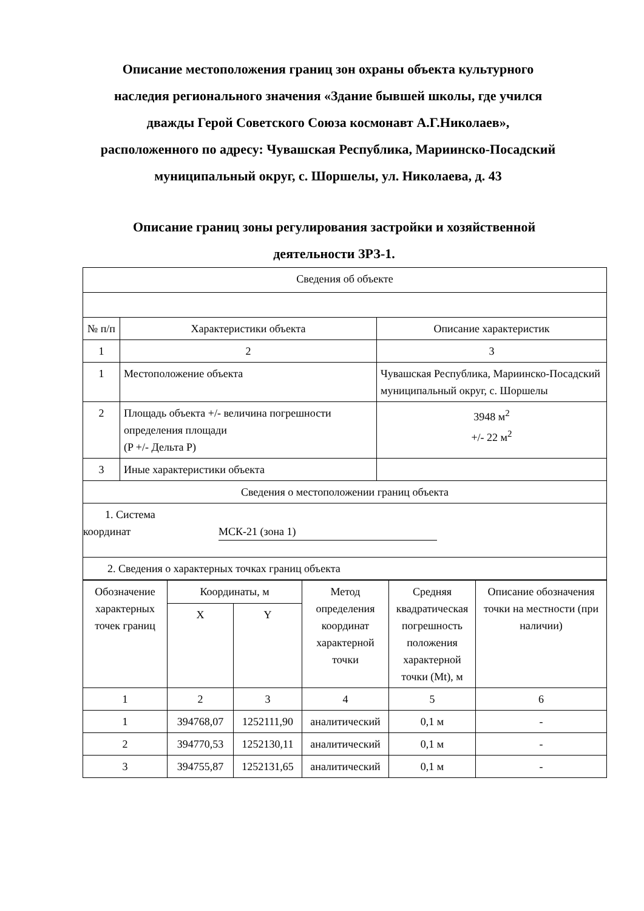Описание местоположения границ зон охраны объекта культурного наследия регионального значения «Здание бывшей школы, где учился дважды Герой Советского Союза космонавт А.Г.Николаев», расположенного по адресу: Чувашская Республика, Мариинско-Посадский муниципальный округ, с. Шоршелы, ул. Николаева, д. 43
Описание границ зоны регулирования застройки и хозяйственной деятельности ЗРЗ-1.
| Сведения об объекте | | |
| № п/п | Характеристики объекта | Описание характеристик |
| 1 | 2 | 3 |
| 1 | Местоположение объекта | Чувашская Республика, Мариинско-Посадский муниципальный округ, с. Шоршелы |
| 2 | Площадь объекта +/- величина погрешности определения площади (P +/- Дельта P) | 3948 м<sup>2</sup> +/- 22 м<sup>2</sup> |
| 3 | Иные характеристики объекта | |
| Сведения о местоположении границ объекта | | |
| 1. Система координат МСК-21 (зона 1) | | |
| 2. Сведения о характерных точках границ объекта | | |
| Обозначение характерных точек границ | Координаты, м | | Метод определения координат характерной точки | Средняя квадратическая погрешность положения характерной точки (Mt), м | Описание обозначения точки на местности (при наличии) |
| --- | --- | --- | --- | --- | --- |
| | X | Y | | | |
| 1 | 2 | 3 | 4 | 5 | 6 |
| 1 | 394768,07 | 1252111,90 | аналитический | 0,1 м | - |
| 2 | 394770,53 | 1252130,11 | аналитический | 0,1 м | - |
| 3 | 394755,87 | 1252131,65 | аналитический | 0,1 м | - |